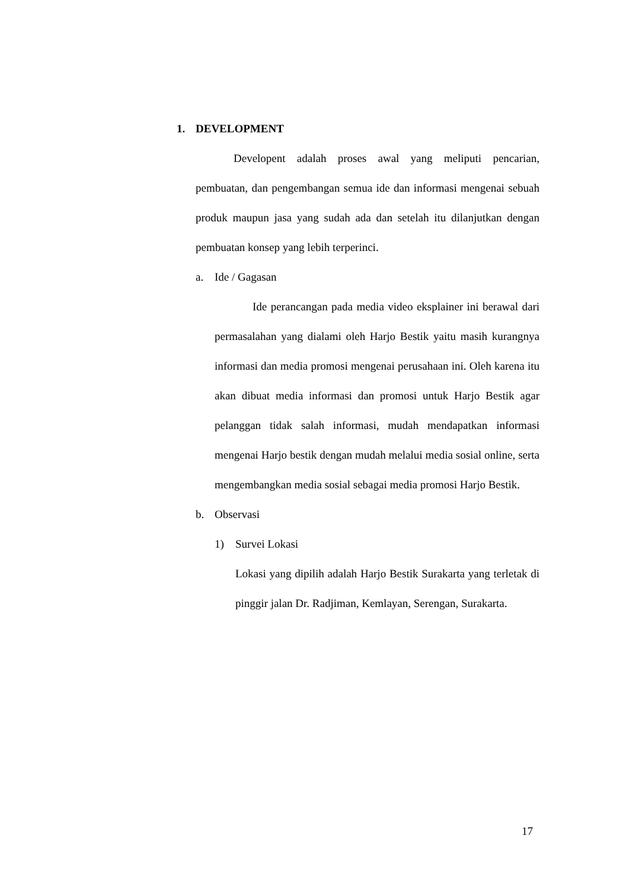1. DEVELOPMENT
Developent adalah proses awal yang meliputi pencarian, pembuatan, dan pengembangan semua ide dan informasi mengenai sebuah produk maupun jasa yang sudah ada dan setelah itu dilanjutkan dengan pembuatan konsep yang lebih terperinci.
a. Ide / Gagasan
Ide perancangan pada media video eksplainer ini berawal dari permasalahan yang dialami oleh Harjo Bestik yaitu masih kurangnya informasi dan media promosi mengenai perusahaan ini. Oleh karena itu akan dibuat media informasi dan promosi untuk Harjo Bestik agar pelanggan tidak salah informasi, mudah mendapatkan informasi mengenai Harjo bestik dengan mudah melalui media sosial online, serta mengembangkan media sosial sebagai media promosi Harjo Bestik.
b. Observasi
1) Survei Lokasi
Lokasi yang dipilih adalah Harjo Bestik Surakarta yang terletak di pinggir jalan Dr. Radjiman, Kemlayan, Serengan, Surakarta.
17